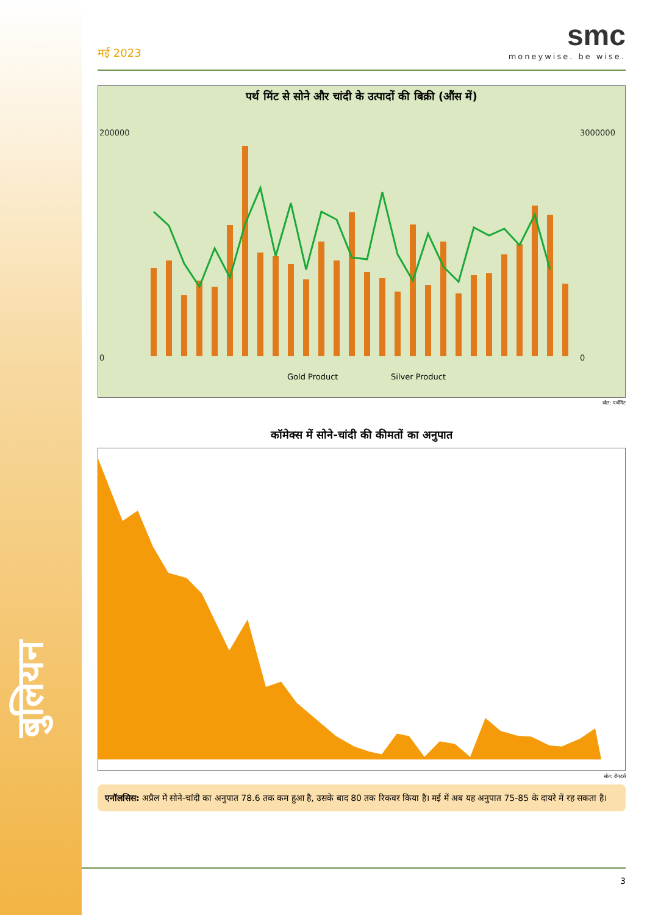बुलियन
मई 2023
smc
moneywise. be wise.
पर्थ मिंट से सोने और चांदी के उत्पादों की बिक्री (औंस में)
200000
0
3000000
0
Gold Product
Silver Product
स्रोत: पर्थमिंट
कॉमेक्स में सोने-चांदी की कीमतों का अनुपात
स्रोत: रॉयटर्स
एनॉलसिस: अप्रैल में सोने-चांदी का अनुपात 78.6 तक कम हुआ है, उसके बाद 80 तक रिकवर किया है। मई में अब यह अनुपात 75-85 के दायरे में रह सकता है।
3